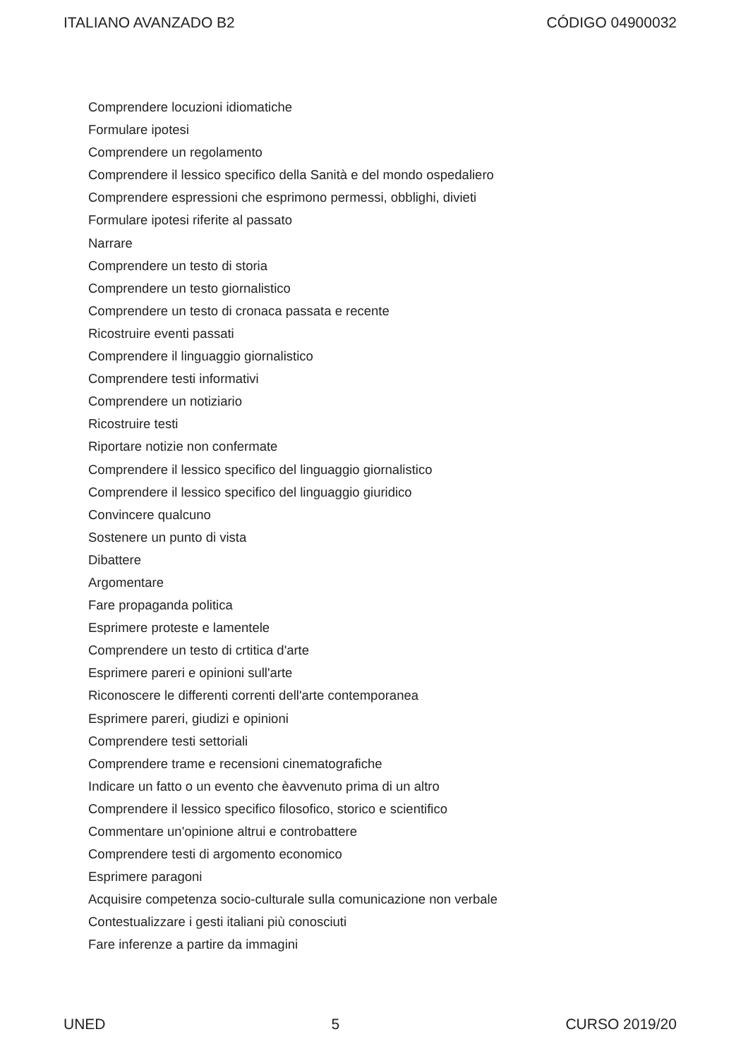ITALIANO AVANZADO B2 CÓDIGO 04900032
Comprendere locuzioni idiomatiche
Formulare ipotesi
Comprendere un regolamento
Comprendere il lessico specifico della Sanità e del mondo ospedaliero
Comprendere espressioni che esprimono permessi, obblighi, divieti
Formulare ipotesi riferite al passato
Narrare
Comprendere un testo di storia
Comprendere un testo giornalistico
Comprendere un testo di cronaca passata e recente
Ricostruire eventi passati
Comprendere il linguaggio giornalistico
Comprendere testi informativi
Comprendere un notiziario
Ricostruire testi
Riportare notizie non confermate
Comprendere il lessico specifico del linguaggio giornalistico
Comprendere il lessico specifico del linguaggio giuridico
Convincere qualcuno
Sostenere un punto di vista
Dibattere
Argomentare
Fare propaganda politica
Esprimere proteste e lamentele
Comprendere un testo di crtitica d'arte
Esprimere pareri e opinioni sull'arte
Riconoscere le differenti correnti dell'arte contemporanea
Esprimere pareri, giudizi e opinioni
Comprendere testi settoriali
Comprendere trame e recensioni cinematografiche
Indicare un fatto o un evento che èavvenuto prima di un altro
Comprendere il lessico specifico filosofico, storico e scientifico
Commentare un'opinione altrui e controbattere
Comprendere testi di argomento economico
Esprimere paragoni
Acquisire competenza socio-culturale sulla comunicazione non verbale
Contestualizzare i gesti italiani più conosciuti
Fare inferenze a partire da immagini
UNED 5 CURSO 2019/20